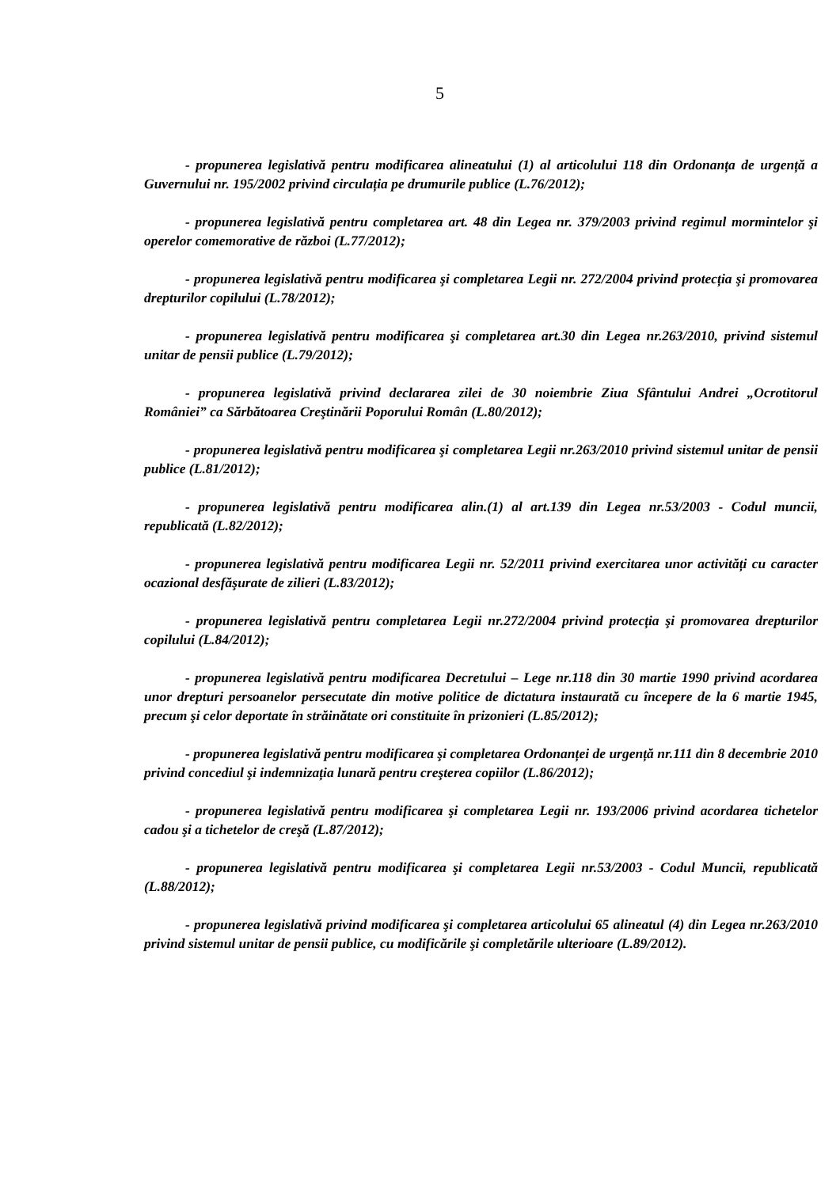5
- propunerea legislativă pentru modificarea alineatului (1) al articolului 118 din Ordonanța de urgență a Guvernului nr. 195/2002 privind circulația pe drumurile publice (L.76/2012);
- propunerea legislativă pentru completarea art. 48 din Legea nr. 379/2003 privind regimul mormintelor şi operelor comemorative de război (L.77/2012);
- propunerea legislativă pentru modificarea şi completarea Legii nr. 272/2004 privind protecția şi promovarea drepturilor copilului (L.78/2012);
- propunerea legislativă pentru modificarea şi completarea art.30 din Legea nr.263/2010, privind sistemul unitar de pensii publice (L.79/2012);
- propunerea legislativă privind declararea zilei de 30 noiembrie Ziua Sfântului Andrei „Ocrotitorul României” ca Sărbătoarea Creştinării Poporului Român (L.80/2012);
- propunerea legislativă pentru modificarea şi completarea Legii nr.263/2010 privind sistemul unitar de pensii publice (L.81/2012);
- propunerea legislativă pentru modificarea alin.(1) al art.139 din Legea nr.53/2003 - Codul muncii, republicată (L.82/2012);
- propunerea legislativă pentru modificarea Legii nr. 52/2011 privind exercitarea unor activități cu caracter ocazional desfăşurate de zilieri (L.83/2012);
- propunerea legislativă pentru completarea Legii nr.272/2004 privind protecția şi promovarea drepturilor copilului (L.84/2012);
- propunerea legislativă pentru modificarea Decretului – Lege nr.118 din 30 martie 1990 privind acordarea unor drepturi persoanelor persecutate din motive politice de dictatura instaurată cu începere de la 6 martie 1945, precum şi celor deportate în străinătate ori constituite în prizonieri (L.85/2012);
- propunerea legislativă pentru modificarea şi completarea Ordonanței de urgență nr.111 din 8 decembrie 2010 privind concediul şi indemnizația lunară pentru creşterea copiilor (L.86/2012);
- propunerea legislativă pentru modificarea şi completarea Legii nr. 193/2006 privind acordarea tichetelor cadou şi a tichetelor de creşă (L.87/2012);
- propunerea legislativă pentru modificarea şi completarea Legii nr.53/2003 - Codul Muncii, republicată (L.88/2012);
- propunerea legislativă privind modificarea şi completarea articolului 65 alineatul (4) din Legea nr.263/2010 privind sistemul unitar de pensii publice, cu modificările şi completările ulterioare (L.89/2012).